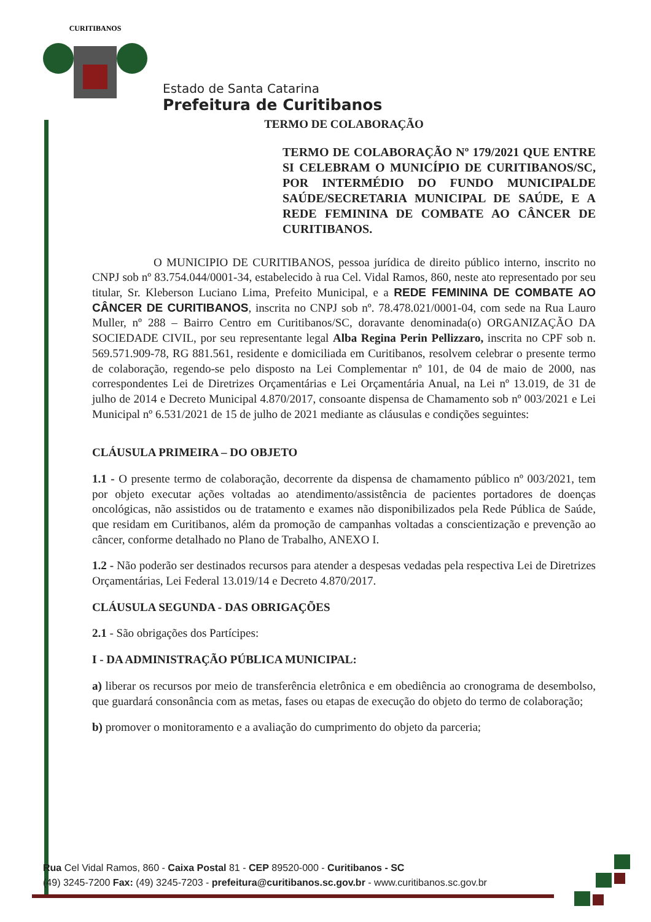CURITIBANOS
Estado de Santa Catarina
Prefeitura de Curitibanos
TERMO DE COLABORAÇÃO
TERMO DE COLABORAÇÃO Nº 179/2021 QUE ENTRE SI CELEBRAM O MUNICÍPIO DE CURITIBANOS/SC, POR INTERMÉDIO DO FUNDO MUNICIPALDE SAÚDE/SECRETARIA MUNICIPAL DE SAÚDE, E A REDE FEMININA DE COMBATE AO CÂNCER DE CURITIBANOS.
O MUNICIPIO DE CURITIBANOS, pessoa jurídica de direito público interno, inscrito no CNPJ sob nº 83.754.044/0001-34, estabelecido à rua Cel. Vidal Ramos, 860, neste ato representado por seu titular, Sr. Kleberson Luciano Lima, Prefeito Municipal, e a REDE FEMININA DE COMBATE AO CÂNCER DE CURITIBANOS, inscrita no CNPJ sob nº. 78.478.021/0001-04, com sede na Rua Lauro Muller, nº 288 – Bairro Centro em Curitibanos/SC, doravante denominada(o) ORGANIZAÇÃO DA SOCIEDADE CIVIL, por seu representante legal Alba Regina Perin Pellizzaro, inscrita no CPF sob n. 569.571.909-78, RG 881.561, residente e domiciliada em Curitibanos, resolvem celebrar o presente termo de colaboração, regendo-se pelo disposto na Lei Complementar nº 101, de 04 de maio de 2000, nas correspondentes Lei de Diretrizes Orçamentárias e Lei Orçamentária Anual, na Lei nº 13.019, de 31 de julho de 2014 e Decreto Municipal 4.870/2017, consoante dispensa de Chamamento sob nº 003/2021 e Lei Municipal nº 6.531/2021 de 15 de julho de 2021 mediante as cláusulas e condições seguintes:
CLÁUSULA PRIMEIRA – DO OBJETO
1.1 - O presente termo de colaboração, decorrente da dispensa de chamamento público nº 003/2021, tem por objeto executar ações voltadas ao atendimento/assistência de pacientes portadores de doenças oncológicas, não assistidos ou de tratamento e exames não disponibilizados pela Rede Pública de Saúde, que residam em Curitibanos, além da promoção de campanhas voltadas a conscientização e prevenção ao câncer, conforme detalhado no Plano de Trabalho, ANEXO I.
1.2 - Não poderão ser destinados recursos para atender a despesas vedadas pela respectiva Lei de Diretrizes Orçamentárias, Lei Federal 13.019/14 e Decreto 4.870/2017.
CLÁUSULA SEGUNDA - DAS OBRIGAÇÕES
2.1 - São obrigações dos Partícipes:
I - DA ADMINISTRAÇÃO PÚBLICA MUNICIPAL:
a) liberar os recursos por meio de transferência eletrônica e em obediência ao cronograma de desembolso, que guardará consonância com as metas, fases ou etapas de execução do objeto do termo de colaboração;
b) promover o monitoramento e a avaliação do cumprimento do objeto da parceria;
Rua Cel Vidal Ramos, 860 - Caixa Postal 81 - CEP 89520-000 - Curitibanos - SC
(49) 3245-7200 Fax: (49) 3245-7203 - prefeitura@curitibanos.sc.gov.br - www.curitibanos.sc.gov.br